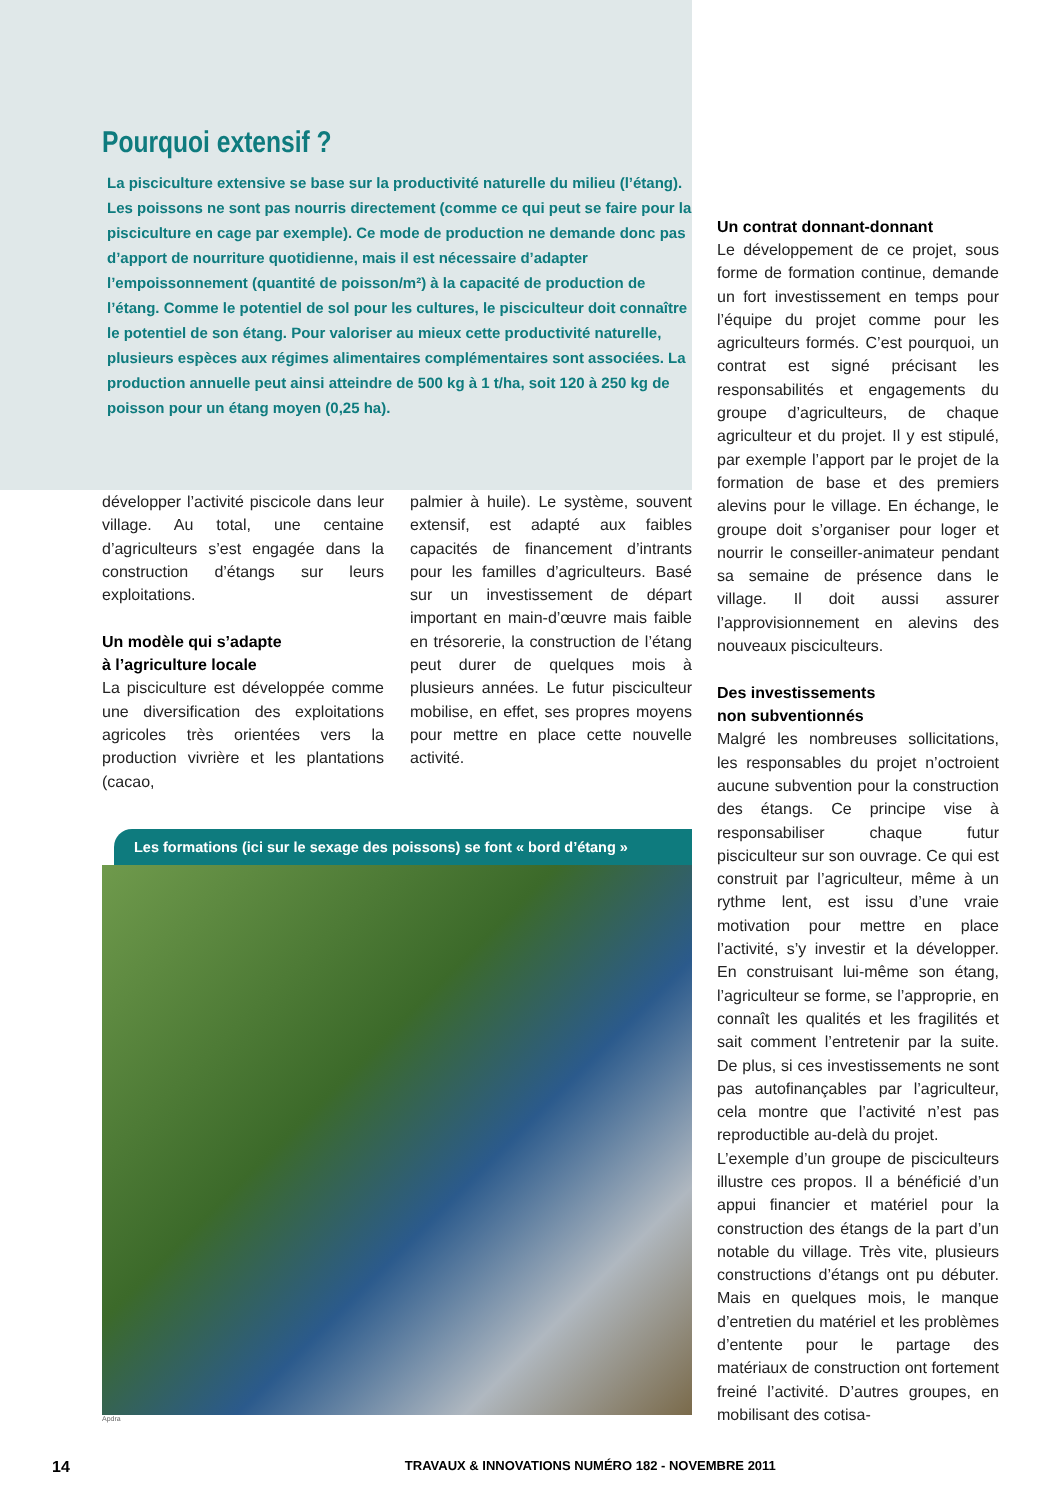Pourquoi extensif ?
La pisciculture extensive se base sur la productivité naturelle du milieu (l’étang). Les poissons ne sont pas nourris directement (comme ce qui peut se faire pour la pisciculture en cage par exemple). Ce mode de production ne demande donc pas d’apport de nourriture quotidienne, mais il est nécessaire d’adapter l’empoissonnement (quantité de poisson/m²) à la capacité de production de l’étang. Comme le potentiel de sol pour les cultures, le pisciculteur doit connaître le potentiel de son étang. Pour valoriser au mieux cette productivité naturelle, plusieurs espèces aux régimes alimentaires complémentaires sont associées. La production annuelle peut ainsi atteindre de 500 kg à 1 t/ha, soit 120 à 250 kg de poisson pour un étang moyen (0,25 ha).
développer l’activité piscicole dans leur village. Au total, une centaine d’agriculteurs s’est engagée dans la construction d’étangs sur leurs exploitations.
Un modèle qui s’adapte
à l’agriculture locale
La pisciculture est développée comme une diversification des exploitations agricoles très orientées vers la production vivrière et les plantations (cacao,
palmier à huile). Le système, souvent extensif, est adapté aux faibles capacités de financement d’intrants pour les familles d’agriculteurs. Basé sur un investissement de départ important en main-d’œuvre mais faible en trésorerie, la construction de l’étang peut durer de quelques mois à plusieurs années. Le futur pisciculteur mobilise, en effet, ses propres moyens pour mettre en place cette nouvelle activité.
Les formations (ici sur le sexage des poissons) se font « bord d’étang »
Apdra
Un contrat donnant-donnant
Le développement de ce projet, sous forme de formation continue, demande un fort investissement en temps pour l’équipe du projet comme pour les agriculteurs formés. C’est pourquoi, un contrat est signé précisant les responsabilités et engagements du groupe d’agriculteurs, de chaque agriculteur et du projet. Il y est stipulé, par exemple l’apport par le projet de la formation de base et des premiers alevins pour le village. En échange, le groupe doit s’organiser pour loger et nourrir le conseiller-animateur pendant sa semaine de présence dans le village. Il doit aussi assurer l’approvisionnement en alevins des nouveaux pisciculteurs.
Des investissements
non subventionnés
Malgré les nombreuses sollicitations, les responsables du projet n’octroient aucune subvention pour la construction des étangs. Ce principe vise à responsabiliser chaque futur pisciculteur sur son ouvrage. Ce qui est construit par l’agriculteur, même à un rythme lent, est issu d’une vraie motivation pour mettre en place l’activité, s’y investir et la développer. En construisant lui-même son étang, l’agriculteur se forme, se l’approprie, en connaît les qualités et les fragilités et sait comment l’entretenir par la suite. De plus, si ces investissements ne sont pas autofinançables par l’agriculteur, cela montre que l’activité n’est pas reproductible au-delà du projet.
L’exemple d’un groupe de pisciculteurs illustre ces propos. Il a bénéficié d’un appui financier et matériel pour la construction des étangs de la part d’un notable du village. Très vite, plusieurs constructions d’étangs ont pu débuter. Mais en quelques mois, le manque d’entretien du matériel et les problèmes d’entente pour le partage des matériaux de construction ont fortement freiné l’activité. D’autres groupes, en mobilisant des cotisa-
14 TRAVAUX & INNOVATIONS NUMÉRO 182 - NOVEMBRE 2011